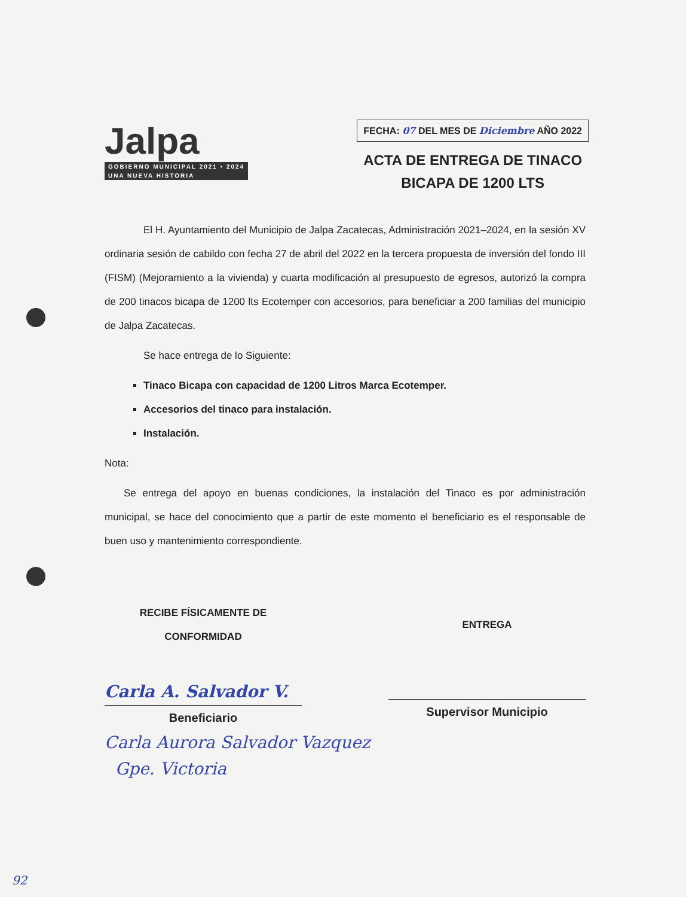Jalpa
GOBIERNO MUNICIPAL 2021 • 2024
UNA NUEVA HISTORIA
FECHA: 07 DEL MES DE Diciembre AÑO 2022
ACTA DE ENTREGA DE TINACO
BICAPA DE 1200 LTS
El H. Ayuntamiento del Municipio de Jalpa Zacatecas, Administración 2021–2024, en la sesión XV ordinaria sesión de cabildo con fecha 27 de abril del 2022 en la tercera propuesta de inversión del fondo III (FISM) (Mejoramiento a la vivienda) y cuarta modificación al presupuesto de egresos, autorizó la compra de 200 tinacos bicapa de 1200 lts Ecotemper con accesorios, para beneficiar a 200 familias del municipio de Jalpa Zacatecas.
Se hace entrega de lo Siguiente:
Tinaco Bicapa con capacidad de 1200 Litros Marca Ecotemper.
Accesorios del tinaco para instalación.
Instalación.
Nota:
Se entrega del apoyo en buenas condiciones, la instalación del Tinaco es por administración municipal, se hace del conocimiento que a partir de este momento el beneficiario es el responsable de buen uso y mantenimiento correspondiente.
RECIBE FÍSICAMENTE DE
CONFORMIDAD
Carla A. Salvador V.
Beneficiario
ENTREGA
Supervisor Municipio
Carla Aurora Salvador Vazquez
Gpe. Victoria
92